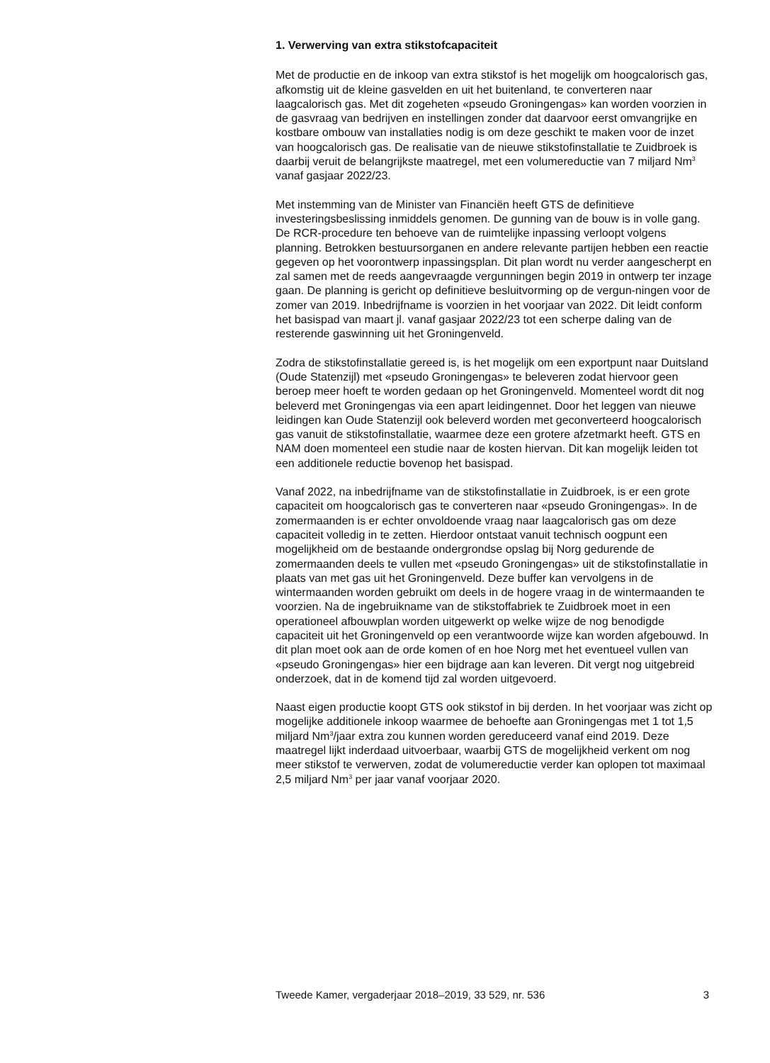1. Verwerving van extra stikstofcapaciteit
Met de productie en de inkoop van extra stikstof is het mogelijk om hoogcalorisch gas, afkomstig uit de kleine gasvelden en uit het buitenland, te converteren naar laagcalorisch gas. Met dit zogeheten «pseudo Groningengas» kan worden voorzien in de gasvraag van bedrijven en instellingen zonder dat daarvoor eerst omvangrijke en kostbare ombouw van installaties nodig is om deze geschikt te maken voor de inzet van hoogcalorisch gas. De realisatie van de nieuwe stikstofinstallatie te Zuidbroek is daarbij veruit de belangrijkste maatregel, met een volumereductie van 7 miljard Nm<sup>3</sup> vanaf gasjaar 2022/23.
Met instemming van de Minister van Financiën heeft GTS de definitieve investeringsbeslissing inmiddels genomen. De gunning van de bouw is in volle gang. De RCR-procedure ten behoeve van de ruimtelijke inpassing verloopt volgens planning. Betrokken bestuursorganen en andere relevante partijen hebben een reactie gegeven op het voorontwerp inpassingsplan. Dit plan wordt nu verder aangescherpt en zal samen met de reeds aangevraagde vergunningen begin 2019 in ontwerp ter inzage gaan. De planning is gericht op definitieve besluitvorming op de vergun-ningen voor de zomer van 2019. Inbedrijfname is voorzien in het voorjaar van 2022. Dit leidt conform het basispad van maart jl. vanaf gasjaar 2022/23 tot een scherpe daling van de resterende gaswinning uit het Groningenveld.
Zodra de stikstofinstallatie gereed is, is het mogelijk om een exportpunt naar Duitsland (Oude Statenzijl) met «pseudo Groningengas» te beleveren zodat hiervoor geen beroep meer hoeft te worden gedaan op het Groningenveld. Momenteel wordt dit nog beleverd met Groningengas via een apart leidingennet. Door het leggen van nieuwe leidingen kan Oude Statenzijl ook beleverd worden met geconverteerd hoogcalorisch gas vanuit de stikstofinstallatie, waarmee deze een grotere afzetmarkt heeft. GTS en NAM doen momenteel een studie naar de kosten hiervan. Dit kan mogelijk leiden tot een additionele reductie bovenop het basispad.
Vanaf 2022, na inbedrijfname van de stikstofinstallatie in Zuidbroek, is er een grote capaciteit om hoogcalorisch gas te converteren naar «pseudo Groningengas». In de zomermaanden is er echter onvoldoende vraag naar laagcalorisch gas om deze capaciteit volledig in te zetten. Hierdoor ontstaat vanuit technisch oogpunt een mogelijkheid om de bestaande ondergrondse opslag bij Norg gedurende de zomermaanden deels te vullen met «pseudo Groningengas» uit de stikstofinstallatie in plaats van met gas uit het Groningenveld. Deze buffer kan vervolgens in de wintermaanden worden gebruikt om deels in de hogere vraag in de wintermaanden te voorzien. Na de ingebruikname van de stikstoffabriek te Zuidbroek moet in een operationeel afbouwplan worden uitgewerkt op welke wijze de nog benodigde capaciteit uit het Groningenveld op een verantwoorde wijze kan worden afgebouwd. In dit plan moet ook aan de orde komen of en hoe Norg met het eventueel vullen van «pseudo Groningengas» hier een bijdrage aan kan leveren. Dit vergt nog uitgebreid onderzoek, dat in de komend tijd zal worden uitgevoerd.
Naast eigen productie koopt GTS ook stikstof in bij derden. In het voorjaar was zicht op mogelijke additionele inkoop waarmee de behoefte aan Groningengas met 1 tot 1,5 miljard Nm<sup>3</sup>/jaar extra zou kunnen worden gereduceerd vanaf eind 2019. Deze maatregel lijkt inderdaad uitvoerbaar, waarbij GTS de mogelijkheid verkent om nog meer stikstof te verwerven, zodat de volumereductie verder kan oplopen tot maximaal 2,5 miljard Nm<sup>3</sup> per jaar vanaf voorjaar 2020.
Tweede Kamer, vergaderjaar 2018–2019, 33 529, nr. 536 3